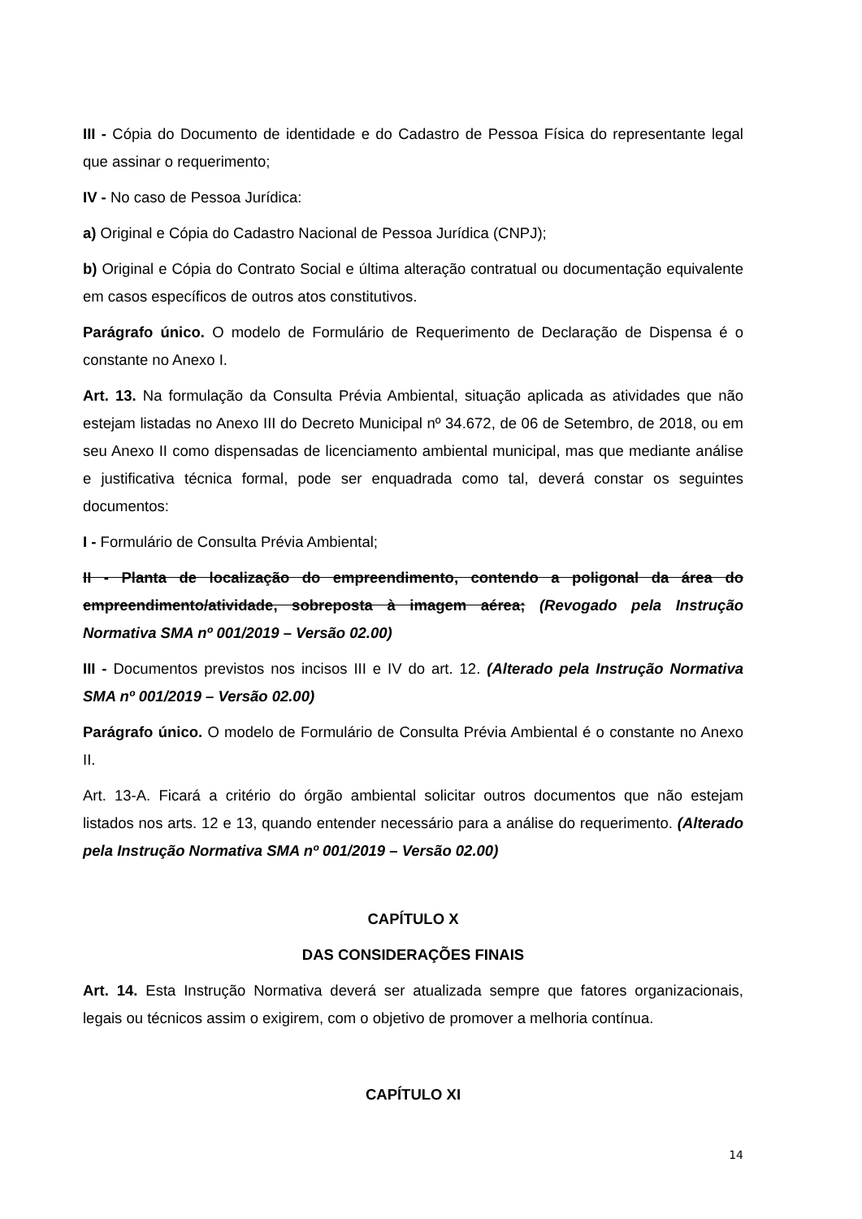III - Cópia do Documento de identidade e do Cadastro de Pessoa Física do representante legal que assinar o requerimento;
IV - No caso de Pessoa Jurídica:
a) Original e Cópia do Cadastro Nacional de Pessoa Jurídica (CNPJ);
b) Original e Cópia do Contrato Social e última alteração contratual ou documentação equivalente em casos específicos de outros atos constitutivos.
Parágrafo único. O modelo de Formulário de Requerimento de Declaração de Dispensa é o constante no Anexo I.
Art. 13. Na formulação da Consulta Prévia Ambiental, situação aplicada as atividades que não estejam listadas no Anexo III do Decreto Municipal nº 34.672, de 06 de Setembro, de 2018, ou em seu Anexo II como dispensadas de licenciamento ambiental municipal, mas que mediante análise e justificativa técnica formal, pode ser enquadrada como tal, deverá constar os seguintes documentos:
I - Formulário de Consulta Prévia Ambiental;
II - Planta de localização do empreendimento, contendo a poligonal da área do empreendimento/atividade, sobreposta à imagem aérea; (Revogado pela Instrução Normativa SMA nº 001/2019 – Versão 02.00)
III - Documentos previstos nos incisos III e IV do art. 12. (Alterado pela Instrução Normativa SMA nº 001/2019 – Versão 02.00)
Parágrafo único. O modelo de Formulário de Consulta Prévia Ambiental é o constante no Anexo II.
Art. 13-A. Ficará a critério do órgão ambiental solicitar outros documentos que não estejam listados nos arts. 12 e 13, quando entender necessário para a análise do requerimento. (Alterado pela Instrução Normativa SMA nº 001/2019 – Versão 02.00)
CAPÍTULO X
DAS CONSIDERAÇÕES FINAIS
Art. 14. Esta Instrução Normativa deverá ser atualizada sempre que fatores organizacionais, legais ou técnicos assim o exigirem, com o objetivo de promover a melhoria contínua.
CAPÍTULO XI
14